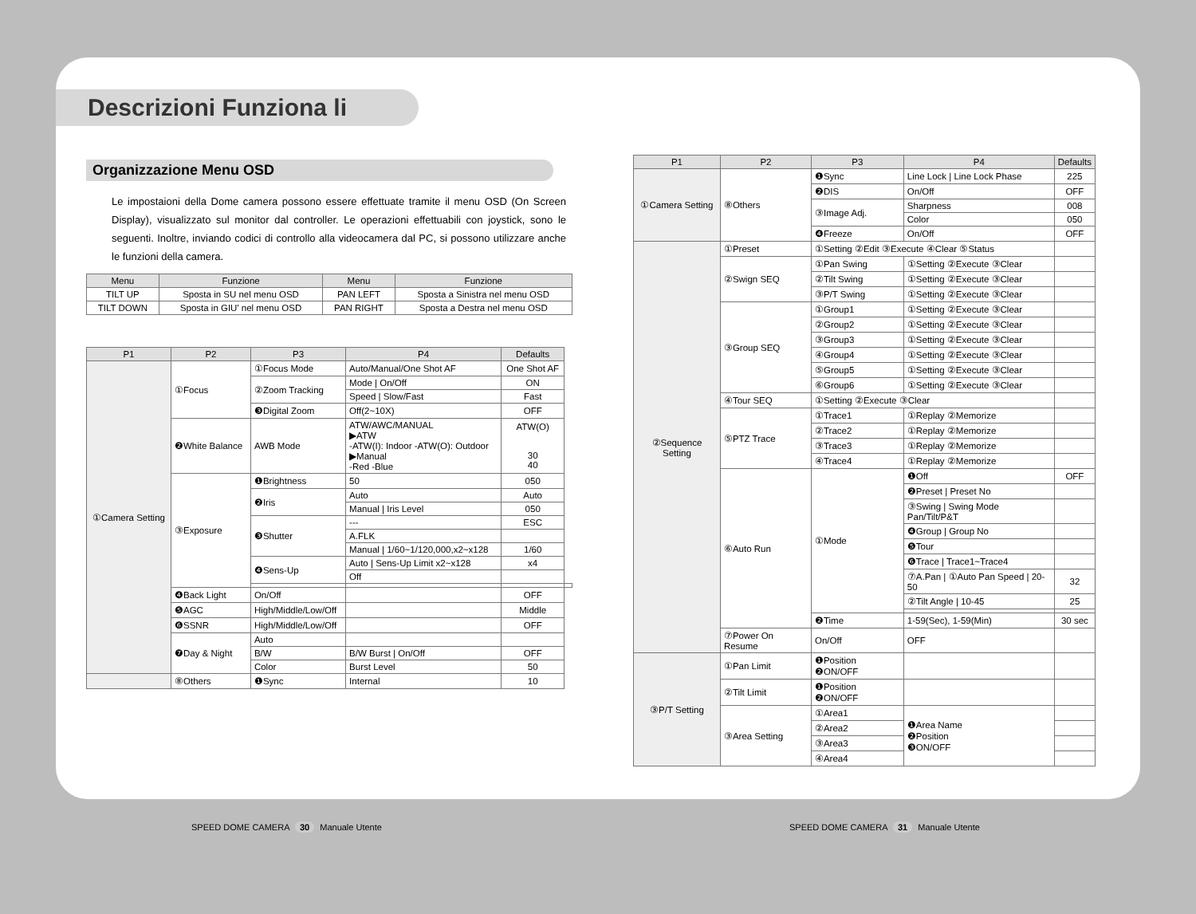Descrizioni Funziona li
Organizzazione Menu OSD
Le impostaioni della Dome camera possono essere effettuate tramite il menu OSD (On Screen Display), visualizzato sul monitor dal controller. Le operazioni effettuabili con joystick, sono le seguenti. Inoltre, inviando codici di controllo alla videocamera dal PC, si possono utilizzare anche le funzioni della camera.
| Menu | Funzione | Menu | Funzione |
| --- | --- | --- | --- |
| TILT UP | Sposta in SU nel menu OSD | PAN LEFT | Sposta a Sinistra nel menu OSD |
| TILT DOWN | Sposta in GIU' nel menu OSD | PAN RIGHT | Sposta a Destra nel menu OSD |
| P1 | P2 | P3 | P4 | Defaults | |
| --- | --- | --- | --- | --- | --- |
| ①Camera Setting | ①Focus | ①Focus Mode | Auto/Manual/One Shot AF | One Shot AF | |
| | | ②Zoom Tracking | Mode / On/Off | ON | |
| | | | Speed / Slow/Fast | Fast | |
| | | ❸Digital Zoom | Off(2~10X) | OFF | |
| | ❷White Balance | AWB Mode | ATW/AWC/MANUAL ▶ATW -ATW(I): Indoor -ATW(O): Outdoor ▶Manual -Red -Blue | ATW(O) 30 40 | |
| | ③Exposure | ❶Brightness | 50 | 050 | |
| | | ❷Iris | Auto | Auto | |
| | | | Manual / Iris Level | 050 | |
| | | ❸Shutter | --- | ESC | |
| | | | A.FLK | | |
| | | | Manual / 1/60~1/120,000,x2~x128 | 1/60 | |
| | | ❹Sens-Up | Auto / Sens-Up Limit x2~x128 | x4 | |
| | | | Off | | |
| | ❹Back Light | On/Off | | OFF | |
| | ❺AGC | High/Middle/Low/Off | | Middle | |
| | ❻SSNR | High/Middle/Low/Off | | OFF | |
| | ❼Day & Night | Auto | | | |
| | | B/W | B/W Burst / On/Off | OFF | |
| | | Color | Burst Level | 50 | |
| | ⑧Others | ❶Sync | Internal | 10 | |
| P1 | P2 | P3 | P4 | Defaults |
| --- | --- | --- | --- | --- |
| ①Camera Setting | ⑧Others | ❶Sync | Line Lock / Line Lock Phase | 225 |
| | | ❷DIS | On/Off | OFF |
| | | ③Image Adj. | Sharpness | 008 |
| | | | Color | 050 |
| | | ❹Freeze | On/Off | OFF |
| ②Sequence Setting | ①Preset | ①Setting ②Edit ③Execute ④Clear ⑤Status | | |
| | ②Swign SEQ | ①Pan Swing | ①Setting ②Execute ③Clear | |
| | | ②Tilt Swing | ①Setting ②Execute ③Clear | |
| | | ③P/T Swing | ①Setting ②Execute ③Clear | |
| | ③Group SEQ | ①Group1 | ①Setting ②Execute ③Clear | |
| | | ②Group2 | ①Setting ②Execute ③Clear | |
| | | ③Group3 | ①Setting ②Execute ③Clear | |
| | | ④Group4 | ①Setting ②Execute ③Clear | |
| | | ⑤Group5 | ①Setting ②Execute ③Clear | |
| | | ⑥Group6 | ①Setting ②Execute ③Clear | |
| | ④Tour SEQ | ①Setting ②Execute ③Clear | | |
| | ⑤PTZ Trace | ①Trace1 | ①Replay ②Memorize | |
| | | ②Trace2 | ①Replay ②Memorize | |
| | | ③Trace3 | ①Replay ②Memorize | |
| | | ④Trace4 | ①Replay ②Memorize | |
| | ⑥Auto Run | ①Mode | ❶Off | OFF |
| | | | ❷Preset / Preset No | |
| | | | ③Swing / Swing Mode Pan/Tilt/P&T | |
| | | | ❹Group / Group No | |
| | | | ❺Tour | |
| | | | ❻Trace / Trace1~Trace4 | |
| | | | ⑦A.Pan / ①Auto Pan Speed / 20-50 | 32 |
| | | | ②Tilt Angle / 10-45 | 25 |
| | | ❷Time | 1-59(Sec), 1-59(Min) | 30 sec |
| | ⑦Power On Resume | On/Off | OFF | |
| ③P/T Setting | ①Pan Limit | ❶Position ❷ON/OFF | | |
| | ②Tilt Limit | ❶Position ❷ON/OFF | | |
| | ③Area Setting | ①Area1 | ❶Area Name ❷Position ❸ON/OFF | |
| | | ②Area2 | | |
| | | ③Area3 | | |
| | | ④Area4 | | |
SPEED DOME CAMERA 30 Manuale Utente
SPEED DOME CAMERA 31 Manuale Utente